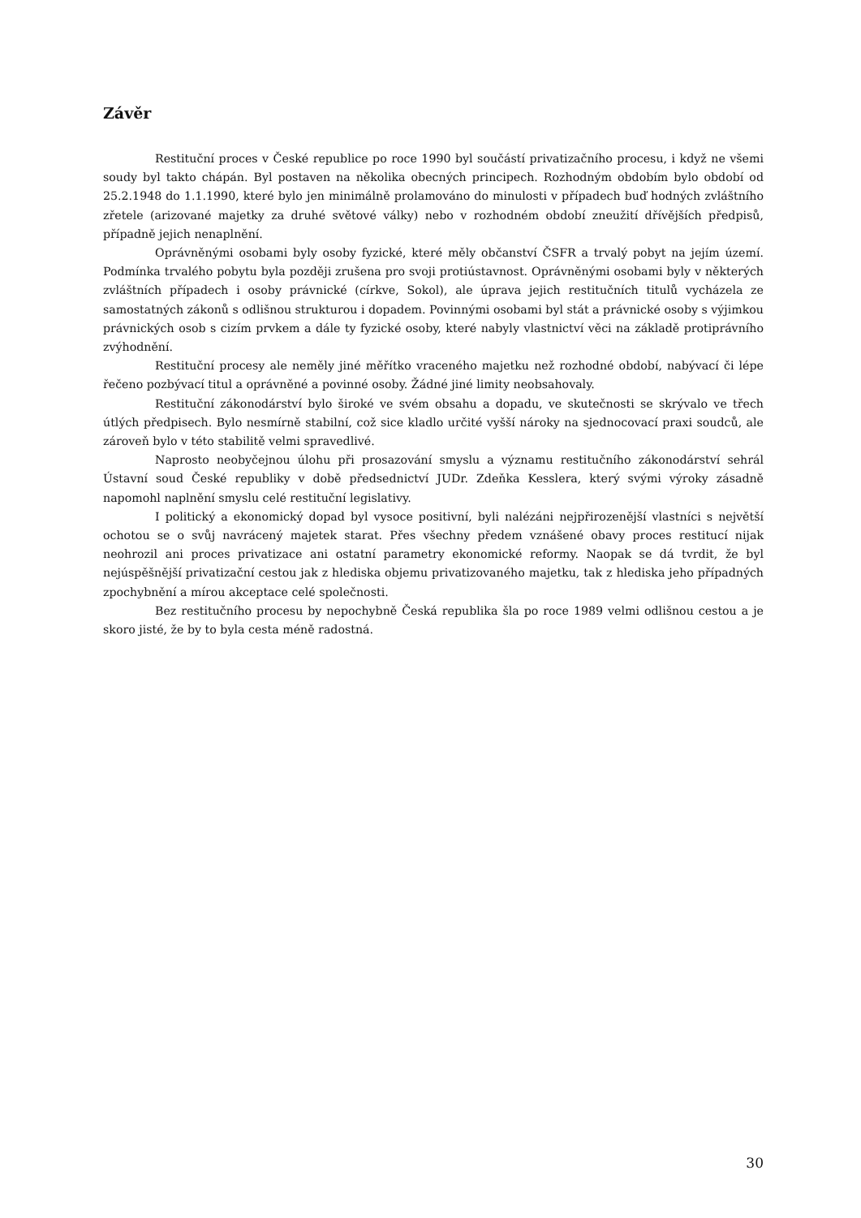Závěr
Restituční proces v České republice po roce 1990 byl součástí privatizačního procesu, i když ne všemi soudy byl takto chápán. Byl postaven na několika obecných principech. Rozhodným obdobím bylo období od 25.2.1948 do 1.1.1990, které bylo jen minimálně prolamováno do minulosti v případech buď hodných zvláštního zřetele (arizované majetky za druhé světové války) nebo v rozhodném období zneužití dřívějších předpisů, případně jejich nenaplnění.
Oprávněnými osobami byly osoby fyzické, které měly občanství ČSFR a trvalý pobyt na jejím území. Podmínka trvalého pobytu byla později zrušena pro svoji protiústavnost. Oprávněnými osobami byly v některých zvláštních případech i osoby právnické (církve, Sokol), ale úprava jejich restitučních titulů vycházela ze samostatných zákonů s odlišnou strukturou i dopadem. Povinnými osobami byl stát a právnické osoby s výjimkou právnických osob s cizím prvkem a dále ty fyzické osoby, které nabyly vlastnictví věci na základě protiprávního zvýhodnění.
Restituční procesy ale neměly jiné měřítko vraceného majetku než rozhodné období, nabývací či lépe řečeno pozbývací titul a oprávněné a povinné osoby. Žádné jiné limity neobsahovaly.
Restituční zákonodárství bylo široké ve svém obsahu a dopadu, ve skutečnosti se skrývalo ve třech útlých předpisech. Bylo nesmírně stabilní, což sice kladlo určité vyšší nároky na sjednocovací praxi soudců, ale zároveň bylo v této stabilitě velmi spravedlivé.
Naprosto neobyčejnou úlohu při prosazování smyslu a významu restitučního zákonodárství sehrál Ústavní soud České republiky v době předsednictví JUDr. Zdeňka Kesslera, který svými výroky zásadně napomohl naplnění smyslu celé restituční legislativy.
I politický a ekonomický dopad byl vysoce positivní, byli nalézáni nejpřirozenější vlastníci s největší ochotou se o svůj navrácený majetek starat. Přes všechny předem vznášené obavy proces restitucí nijak neohrozil ani proces privatizace ani ostatní parametry ekonomické reformy. Naopak se dá tvrdit, že byl nejúspěšnější privatizační cestou jak z hlediska objemu privatizovaného majetku, tak z hlediska jeho případných zpochybnění a mírou akceptace celé společnosti.
Bez restitučního procesu by nepochybně Česká republika šla po roce 1989 velmi odlišnou cestou a je skoro jisté, že by to byla cesta méně radostná.
30